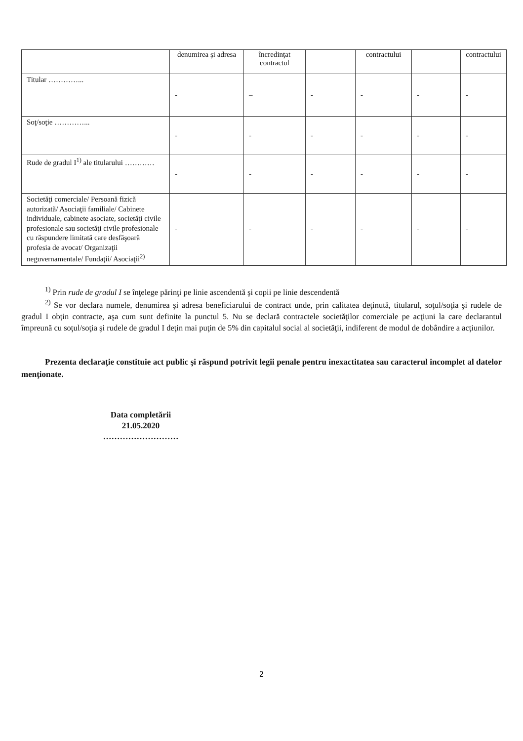| | denumirea şi adresa | încredinţat contractul | | contractului | | contractului |
| --- | --- | --- | --- | --- | --- | --- |
| Titular …………... | - | – | - | - | - | - |
| Soţ/soţie …………... | - | - | - | - | - | - |
| Rude de gradul I<sup>1)</sup> ale titularului ………… | - | - | - | - | - | - |
| Societăţi comerciale/ Persoană fizică autorizată/ Asociaţii familiale/ Cabinete individuale, cabinete asociate, societăţi civile profesionale sau societăţi civile profesionale cu răspundere limitată care desfăşoară profesia de avocat/ Organizaţii neguvernamentale/ Fundaţii/ Asociaţii<sup>2)</sup> | - | - | - | - | - | - |
<sup>1)</sup> Prin rude de gradul I se înţelege părinţi pe linie ascendentă şi copii pe linie descendentă
<sup>2)</sup> Se vor declara numele, denumirea şi adresa beneficiarului de contract unde, prin calitatea deţinută, titularul, soţul/soţia şi rudele de gradul I obţin contracte, aşa cum sunt definite la punctul 5. Nu se declară contractele societăţilor comerciale pe acţiuni la care declarantul împreună cu soţul/soţia şi rudele de gradul I deţin mai puţin de 5% din capitalul social al societăţii, indiferent de modul de dobândire a acţiunilor.
Prezenta declaraţie constituie act public şi răspund potrivit legii penale pentru inexactitatea sau caracterul incomplet al datelor menţionate.
Data completării
21.05.2020
………………………
2